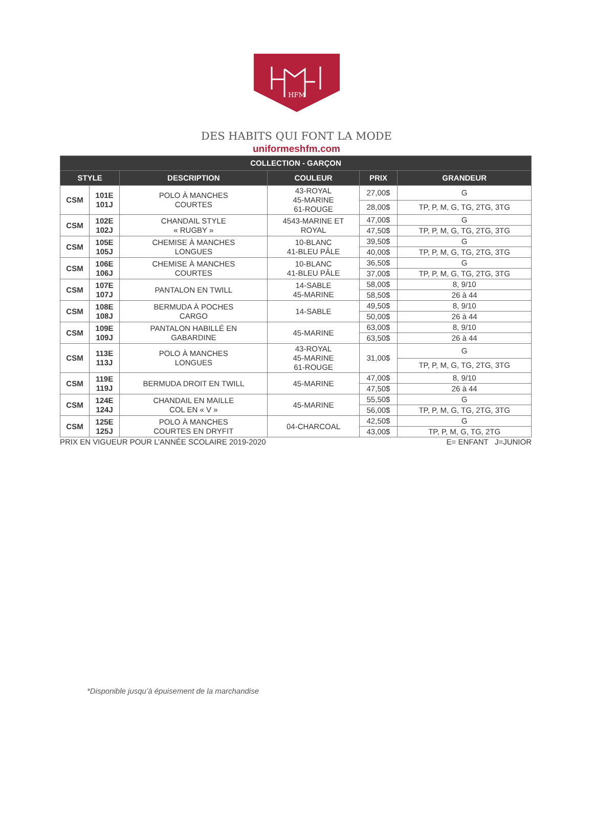HFM
DES HABITS QUI FONT LA MODE
uniformeshfm.com
| COLLECTION - GARÇON | | | | | |
| --- | --- | --- | --- | --- | --- |
| STYLE | | DESCRIPTION | COULEUR | PRIX | GRANDEUR |
| CSM | 101E 101J | POLO À MANCHES COURTES | 43-ROYAL 45-MARINE 61-ROUGE | 27,00$ | G |
| | | | | 28,00$ | TP, P, M, G, TG, 2TG, 3TG |
| CSM | 102E 102J | CHANDAIL STYLE « RUGBY » | 4543-MARINE ET ROYAL | 47,00$ | G |
| | | | | 47,50$ | TP, P, M, G, TG, 2TG, 3TG |
| CSM | 105E 105J | CHEMISE À MANCHES LONGUES | 10-BLANC 41-BLEU PÂLE | 39,50$ | G |
| | | | | 40,00$ | TP, P, M, G, TG, 2TG, 3TG |
| CSM | 106E 106J | CHEMISE À MANCHES COURTES | 10-BLANC 41-BLEU PÂLE | 36,50$ | G |
| | | | | 37,00$ | TP, P, M, G, TG, 2TG, 3TG |
| CSM | 107E 107J | PANTALON EN TWILL | 14-SABLE 45-MARINE | 58,00$ | 8, 9/10 |
| | | | | 58,50$ | 26 à 44 |
| CSM | 108E 108J | BERMUDA À POCHES CARGO | 14-SABLE | 49,50$ | 8, 9/10 |
| | | | | 50,00$ | 26 à 44 |
| CSM | 109E 109J | PANTALON HABILLÉ EN GABARDINE | 45-MARINE | 63,00$ | 8, 9/10 |
| | | | | 63,50$ | 26 à 44 |
| CSM | 113E 113J | POLO À MANCHES LONGUES | 43-ROYAL 45-MARINE 61-ROUGE | 31,00$ | G |
| | | | | | TP, P, M, G, TG, 2TG, 3TG |
| CSM | 119E 119J | BERMUDA DROIT EN TWILL | 45-MARINE | 47,00$ | 8, 9/10 |
| | | | | 47,50$ | 26 à 44 |
| CSM | 124E 124J | CHANDAIL EN MAILLE COL EN « V » | 45-MARINE | 55,50$ | G |
| | | | | 56,00$ | TP, P, M, G, TG, 2TG, 3TG |
| CSM | 125E 125J | POLO À MANCHES COURTES EN DRYFIT | 04-CHARCOAL | 42,50$ | G |
| | | | | 43,00$ | TP, P, M, G, TG, 2TG |
PRIX EN VIGUEUR POUR L’ANNÉE SCOLAIRE 2019-2020 E= ENFANT J=JUNIOR
*Disponible jusqu’à épuisement de la marchandise